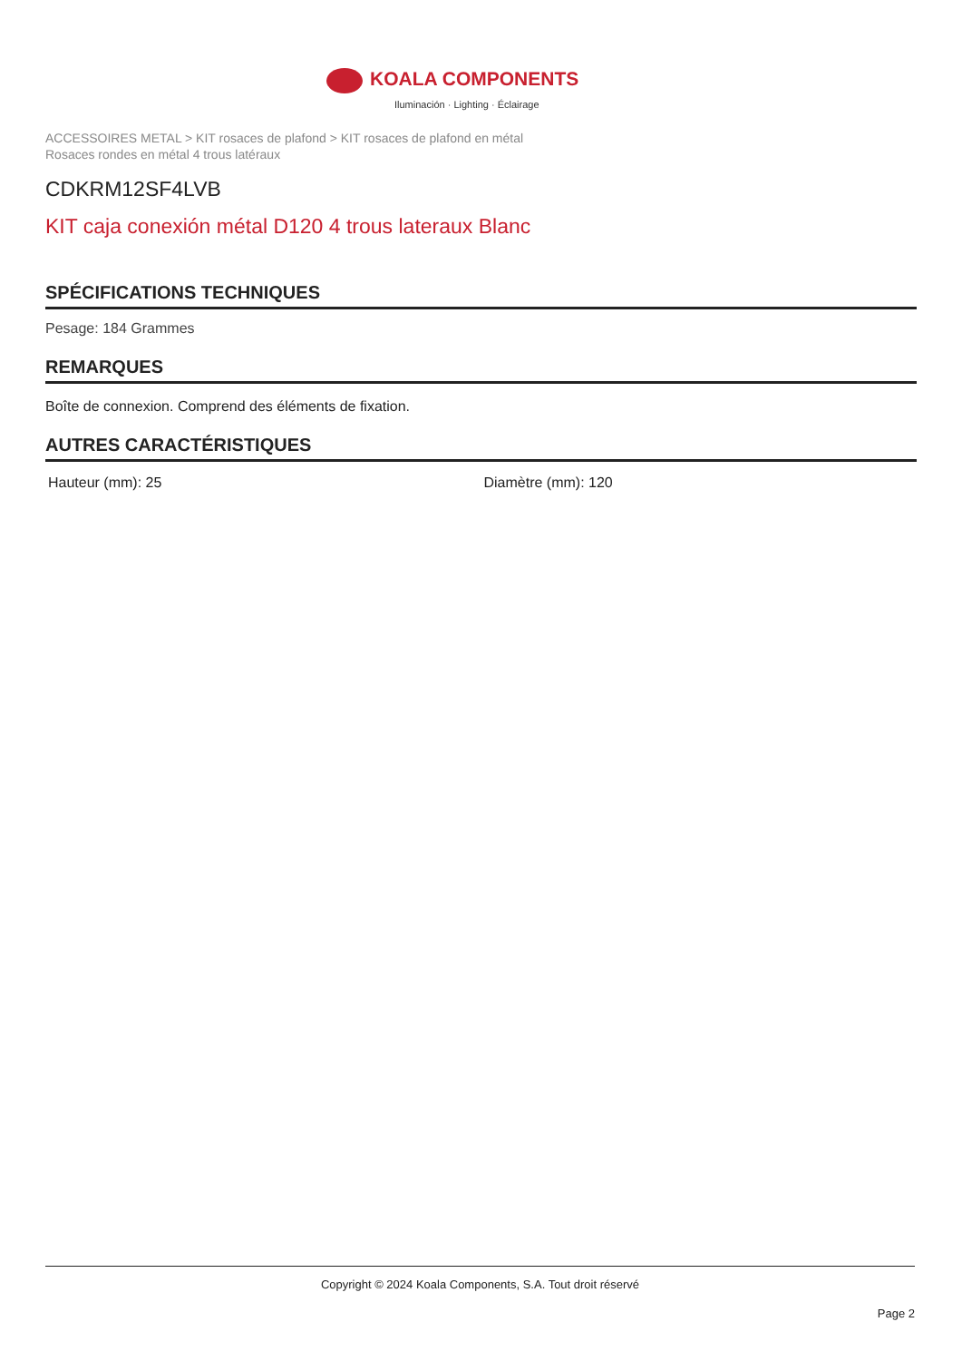KOALA COMPONENTS
Iluminación · Lighting · Éclairage
ACCESSOIRES METAL > KIT rosaces de plafond > KIT rosaces de plafond en métal
Rosaces rondes en métal 4 trous latéraux
CDKRM12SF4LVB
KIT caja conexión métal D120 4 trous lateraux Blanc
SPÉCIFICATIONS TECHNIQUES
Pesage: 184 Grammes
REMARQUES
Boîte de connexion. Comprend des éléments de fixation.
AUTRES CARACTÉRISTIQUES
Hauteur (mm): 25 Diamètre (mm): 120
Copyright © 2024 Koala Components, S.A. Tout droit réservé
Page 2